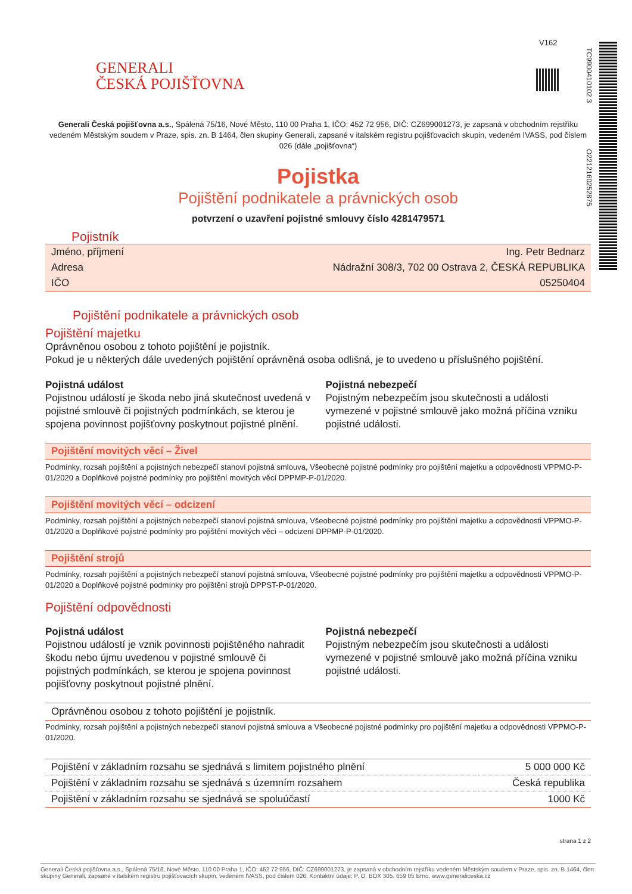V162
TC9900410102 3
O2212160252875
GENERALI
ČESKÁ POJIŠŤOVNA
Generali Česká pojišťovna a.s., Spálená 75/16, Nové Město, 110 00 Praha 1, IČO: 452 72 956, DIČ: CZ699001273, je zapsaná v obchodním rejstříku vedeném Městským soudem v Praze, spis. zn. B 1464, člen skupiny Generali, zapsané v italském registru pojišťovacích skupin, vedeném IVASS, pod číslem 026 (dále „pojišťovna“)
Pojistka
Pojištění podnikatele a právnických osob
potvrzení o uzavření pojistné smlouvy číslo 4281479571
Pojistník
| Jméno, příjmení | Ing. Petr Bednarz |
| Adresa | Nádražní 308/3, 702 00 Ostrava 2, ČESKÁ REPUBLIKA |
| IČO | 05250404 |
Pojištění podnikatele a právnických osob
Pojištění majetku
Oprávněnou osobou z tohoto pojištění je pojistník.
Pokud je u některých dále uvedených pojištění oprávněná osoba odlišná, je to uvedeno u příslušného pojištění.
Pojistná událost
Pojistnou událostí je škoda nebo jiná skutečnost uvedená v pojistné smlouvě či pojistných podmínkách, se kterou je spojena povinnost pojišťovny poskytnout pojistné plnění.
Pojistná nebezpečí
Pojistným nebezpečím jsou skutečnosti a události vymezené v pojistné smlouvě jako možná příčina vzniku pojistné události.
Pojištění movitých věcí – Živel
Podmínky, rozsah pojištění a pojistných nebezpečí stanoví pojistná smlouva, Všeobecné pojistné podmínky pro pojištění majetku a odpovědnosti VPPMO-P-01/2020 a Doplňkové pojistné podmínky pro pojištění movitých věcí DPPMP-P-01/2020.
Pojištění movitých věcí – odcizení
Podmínky, rozsah pojištění a pojistných nebezpečí stanoví pojistná smlouva, Všeobecné pojistné podmínky pro pojištění majetku a odpovědnosti VPPMO-P-01/2020 a Doplňkové pojistné podmínky pro pojištění movitých věcí – odcizení DPPMP-P-01/2020.
Pojištění strojů
Podmínky, rozsah pojištění a pojistných nebezpečí stanoví pojistná smlouva, Všeobecné pojistné podmínky pro pojištění majetku a odpovědnosti VPPMO-P-01/2020 a Doplňkové pojistné podmínky pro pojištění strojů DPPST-P-01/2020.
Pojištění odpovědnosti
Pojistná událost
Pojistnou událostí je vznik povinnosti pojištěného nahradit škodu nebo újmu uvedenou v pojistné smlouvě či pojistných podmínkách, se kterou je spojena povinnost pojišťovny poskytnout pojistné plnění.
Pojistná nebezpečí
Pojistným nebezpečím jsou skutečnosti a události vymezené v pojistné smlouvě jako možná příčina vzniku pojistné události.
Oprávněnou osobou z tohoto pojištění je pojistník.
Podmínky, rozsah pojištění a pojistných nebezpečí stanoví pojistná smlouva a Všeobecné pojistné podmínky pro pojištění majetku a odpovědnosti VPPMO-P-01/2020.
| Pojištění v základním rozsahu se sjednává s limitem pojistného plnění | 5 000 000 Kč |
| Pojištění v základním rozsahu se sjednává s územním rozsahem | Česká republika |
| Pojištění v základním rozsahu se sjednává se spoluúčastí | 1000 Kč |
strana 1 z 2
Generali Česká pojišťovna a.s., Spálená 75/16, Nové Město, 110 00 Praha 1, IČO: 452 72 956, DIČ: CZ699001273, je zapsaná v obchodním rejstříku vedeném Městským soudem v Praze, spis. zn. B 1464, člen skupiny Generali, zapsané v italském registru pojišťovacích skupin, vedeném IVASS, pod číslem 026. Kontaktní údaje: P. O. BOX 305, 659 05 Brno, www.generaliceska.cz